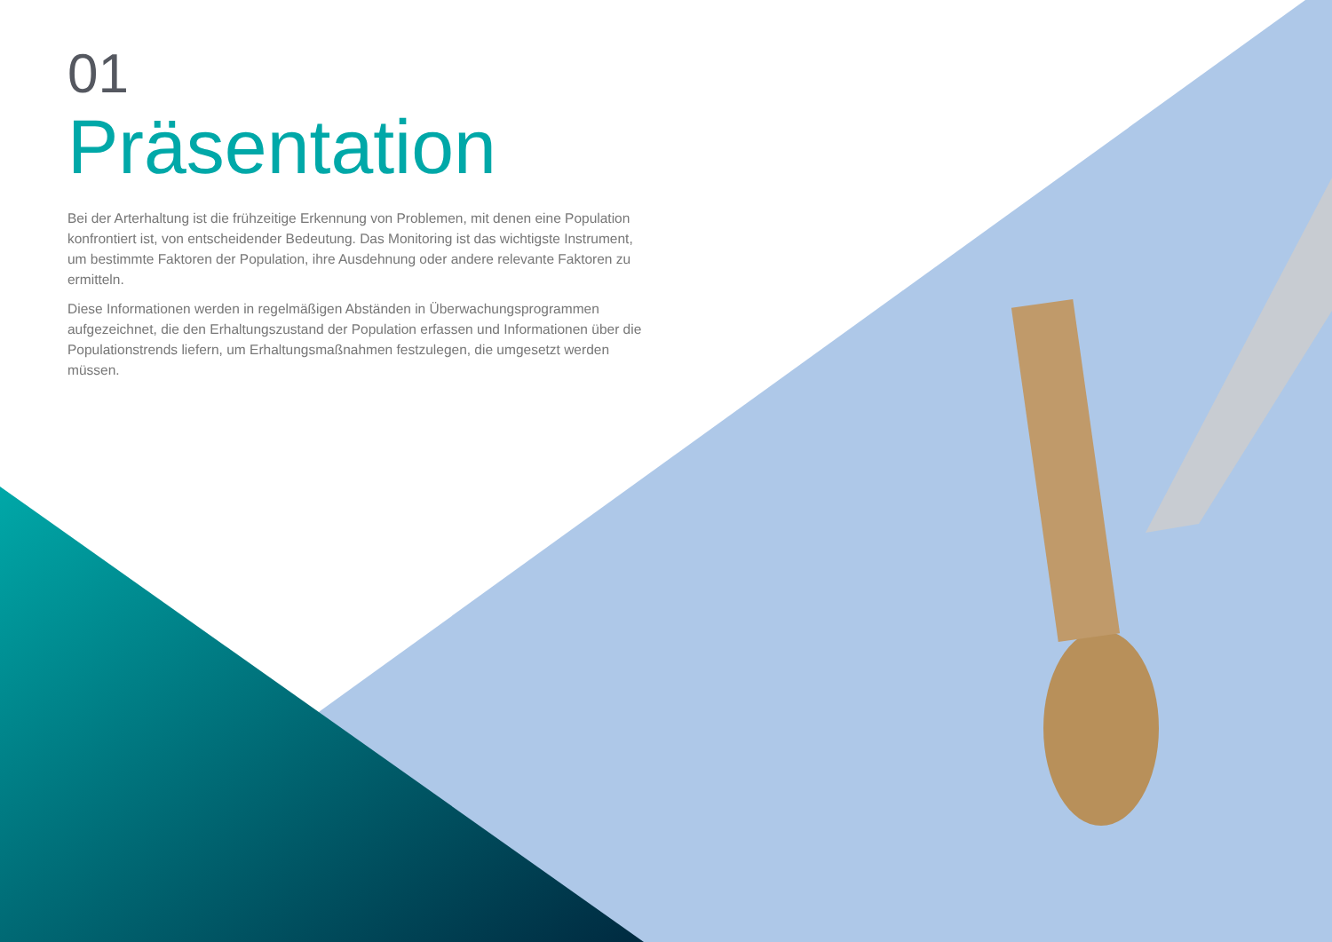01
Präsentation
Bei der Arterhaltung ist die frühzeitige Erkennung von Problemen, mit denen eine Population konfrontiert ist, von entscheidender Bedeutung. Das Monitoring ist das wichtigste Instrument, um bestimmte Faktoren der Population, ihre Ausdehnung oder andere relevante Faktoren zu ermitteln.
Diese Informationen werden in regelmäßigen Abständen in Überwachungsprogrammen aufgezeichnet, die den Erhaltungszustand der Population erfassen und Informationen über die Populationstrends liefern, um Erhaltungsmaßnahmen festzulegen, die umgesetzt werden müssen.